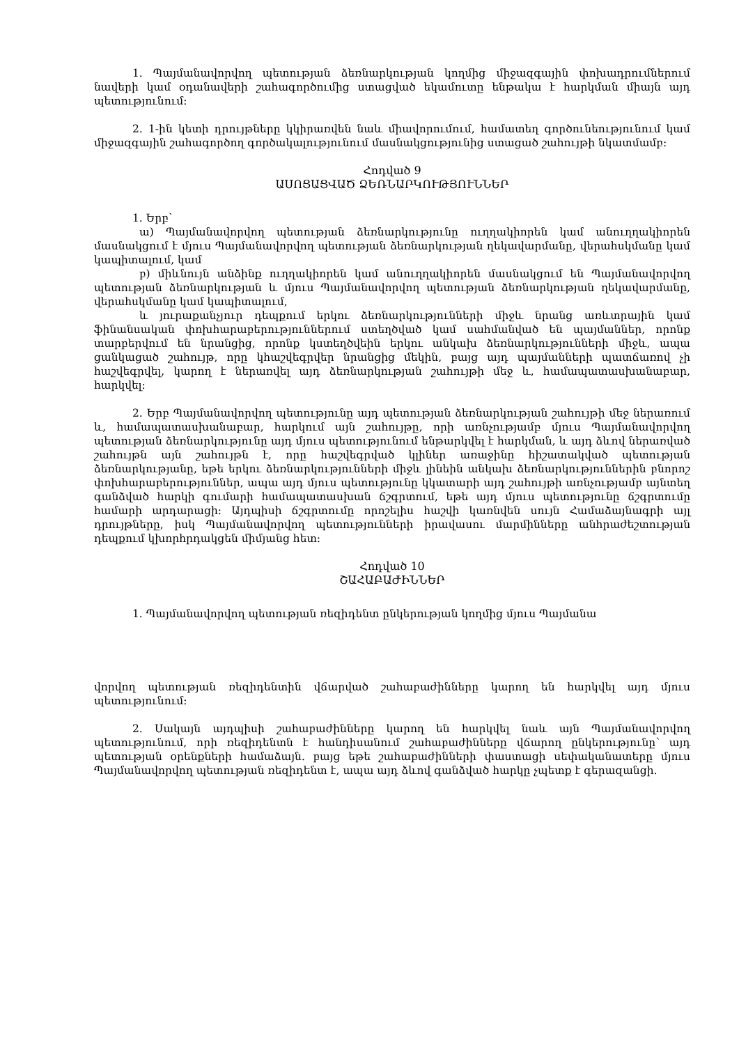1. Պայմանավորվող պետության ձեռնարկության կողմից միջազգային փոխադրումներում նավերի կամ օդանավերի շահագործումից ստացված եկամուտը ենթակա է հարկման միայն այդ պետությունում:
2. 1-ին կետի դրույթները կկիրառվեն նաև միավորումում, համատեղ գործունեությունում կամ միջազգային շահագործող գործակալությունում մասնակցությունից ստացած շահույթի նկատմամբ:
Հոդված 9
ԱՍՈՑԱՑՎԱԾ ՁԵՌՆԱՐԿՈՒԹՅՈՒՆՆԵՐ
1. Երբ՝
ա) Պայմանավորվող պետության ձեռնարկությունը ուղղակիորեն կամ անուղղակիորեն մասնակցում է մյուս Պայմանավորվող պետության ձեռնարկության ղեկավարմանը, վերահսկմանը կամ կապիտալում, կամ
բ) միևնույն անձինք ուղղակիորեն կամ անուղղակիորեն մասնակցում են Պայմանավորվող պետության ձեռնարկության և մյուս Պայմանավորվող պետության ձեռնարկության ղեկավարմանը, վերահսկմանը կամ կապիտալում,
և յուրաքանչյուր դեպքում երկու ձեռնարկությունների միջև նրանց առևտրային կամ ֆինանսական փոխհարաբերություններում ստեղծված կամ սահմանված են պայմաններ, որոնք տարբերվում են նրանցից, որոնք կստեղծվեին երկու անկախ ձեռնարկությունների միջև, ապա ցանկացած շահույթ, որը կհաշվեգրվեր նրանցից մեկին, բայց այդ պայմանների պատճառով չի հաշվեգրվել, կարող է ներառվել այդ ձեռնարկության շահույթի մեջ և, համապատասխանաբար, հարկվել:
2. Երբ Պայմանավորվող պետությունը այդ պետության ձեռնարկության շահույթի մեջ ներառում և, համապատասխանաբար, հարկում այն շահույթը, որի առնչությամբ մյուս Պայմանավորվող պետության ձեռնարկությունը այդ մյուս պետությունում ենթարկվել է հարկման, և այդ ձևով ներառված շահույթն այն շահույթն է, որը հաշվեգրված կլիներ առաջինը հիշատակված պետության ձեռնարկությանը, եթե երկու ձեռնարկությունների միջև լինեին անկախ ձեռնարկություններին բնորոշ փոխհարաբերություններ, ապա այդ մյուս պետությունը կկատարի այդ շահույթի առնչությամբ այնտեղ գանձված հարկի գումարի համապատասխան ճշգրտում, եթե այդ մյուս պետությունը ճշգրտումը համարի արդարացի: Այդպիսի ճշգրտումը որոշելիս հաշվի կառնվեն սույն Համաձայնագրի այլ դրույթները, իսկ Պայմանավորվող պետությունների իրավասու մարմինները անհրաժեշտության դեպքում կխորհրդակցեն միմյանց հետ:
Հոդված 10
ՇԱՀԱԲԱԺԻՆՆԵՐ
1. Պայմանավորվող պետության ռեզիդենտ ընկերության կողմից մյուս Պայմանա
վորվող պետության ռեզիդենտին վճարված շահաբաժինները կարող են հարկվել այդ մյուս պետությունում:
2. Սակայն այդպիսի շահաբաժինները կարող են հարկվել նաև այն Պայմանավորվող պետությունում, որի ռեզիդենտն է հանդիսանում շահաբաժինները վճարող ընկերությունը՝ այդ պետության օրենքների համաձայն. բայց եթե շահաբաժինների փաստացի սեփականատերը մյուս Պայմանավորվող պետության ռեզիդենտ է, ապա այդ ձևով գանձված հարկը չպետք է գերազանցի.